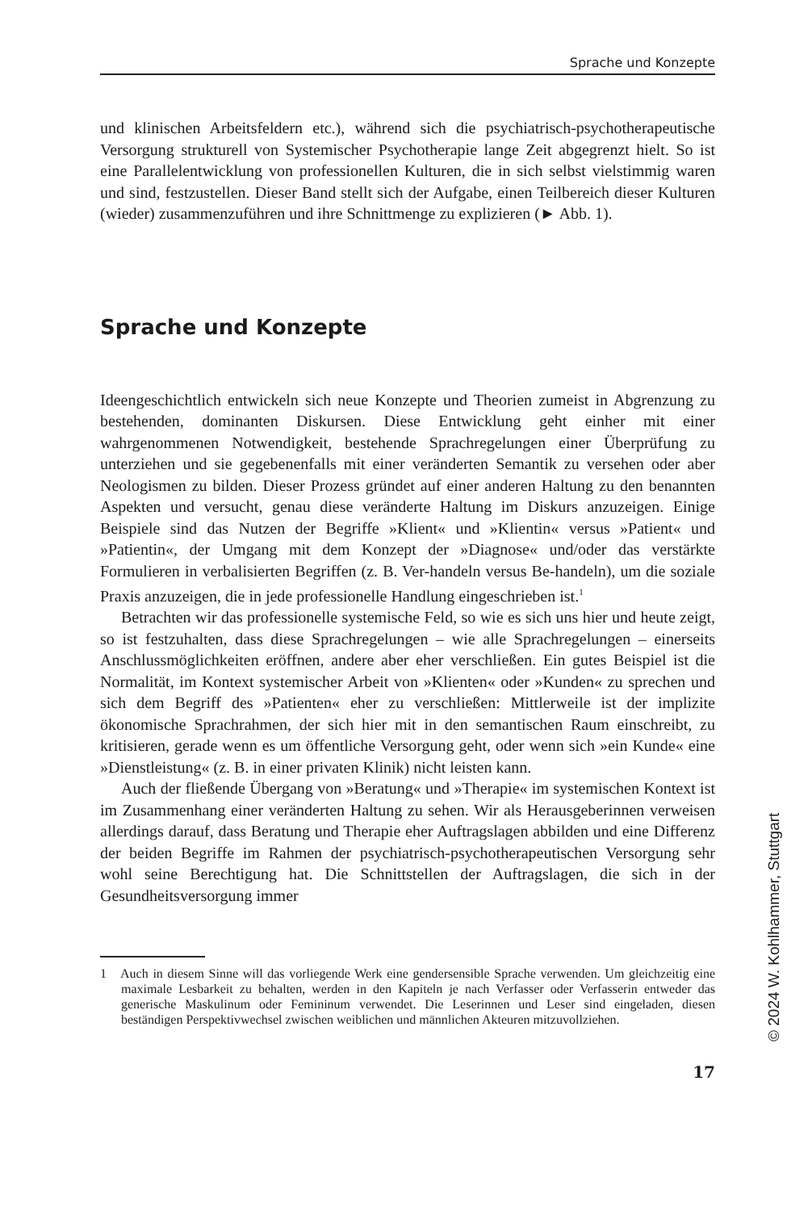Sprache und Konzepte
und klinischen Arbeitsfeldern etc.), während sich die psychiatrisch-psychotherapeutische Versorgung strukturell von Systemischer Psychotherapie lange Zeit abgegrenzt hielt. So ist eine Parallelentwicklung von professionellen Kulturen, die in sich selbst vielstimmig waren und sind, festzustellen. Dieser Band stellt sich der Aufgabe, einen Teilbereich dieser Kulturen (wieder) zusammenzuführen und ihre Schnittmenge zu explizieren (► Abb. 1).
Sprache und Konzepte
Ideengeschichtlich entwickeln sich neue Konzepte und Theorien zumeist in Abgrenzung zu bestehenden, dominanten Diskursen. Diese Entwicklung geht einher mit einer wahrgenommenen Notwendigkeit, bestehende Sprachregelungen einer Überprüfung zu unterziehen und sie gegebenenfalls mit einer veränderten Semantik zu versehen oder aber Neologismen zu bilden. Dieser Prozess gründet auf einer anderen Haltung zu den benannten Aspekten und versucht, genau diese veränderte Haltung im Diskurs anzuzeigen. Einige Beispiele sind das Nutzen der Begriffe »Klient« und »Klientin« versus »Patient« und »Patientin«, der Umgang mit dem Konzept der »Diagnose« und/oder das verstärkte Formulieren in verbalisierten Begriffen (z. B. Ver-handeln versus Be-handeln), um die soziale Praxis anzuzeigen, die in jede professionelle Handlung eingeschrieben ist.<sup>1</sup>
Betrachten wir das professionelle systemische Feld, so wie es sich uns hier und heute zeigt, so ist festzuhalten, dass diese Sprachregelungen – wie alle Sprachregelungen – einerseits Anschlussmöglichkeiten eröffnen, andere aber eher verschließen. Ein gutes Beispiel ist die Normalität, im Kontext systemischer Arbeit von »Klienten« oder »Kunden« zu sprechen und sich dem Begriff des »Patienten« eher zu verschließen: Mittlerweile ist der implizite ökonomische Sprachrahmen, der sich hier mit in den semantischen Raum einschreibt, zu kritisieren, gerade wenn es um öffentliche Versorgung geht, oder wenn sich »ein Kunde« eine »Dienstleistung« (z. B. in einer privaten Klinik) nicht leisten kann.
Auch der fließende Übergang von »Beratung« und »Therapie« im systemischen Kontext ist im Zusammenhang einer veränderten Haltung zu sehen. Wir als Herausgeberinnen verweisen allerdings darauf, dass Beratung und Therapie eher Auftragslagen abbilden und eine Differenz der beiden Begriffe im Rahmen der psychiatrisch-psychotherapeutischen Versorgung sehr wohl seine Berechtigung hat. Die Schnittstellen der Auftragslagen, die sich in der Gesundheitsversorgung immer
1 Auch in diesem Sinne will das vorliegende Werk eine gendersensible Sprache verwenden. Um gleichzeitig eine maximale Lesbarkeit zu behalten, werden in den Kapiteln je nach Verfasser oder Verfasserin entweder das generische Maskulinum oder Femininum verwendet. Die Leserinnen und Leser sind eingeladen, diesen beständigen Perspektivwechsel zwischen weiblichen und männlichen Akteuren mitzuvollziehen.
17
© 2024 W. Kohlhammer, Stuttgart